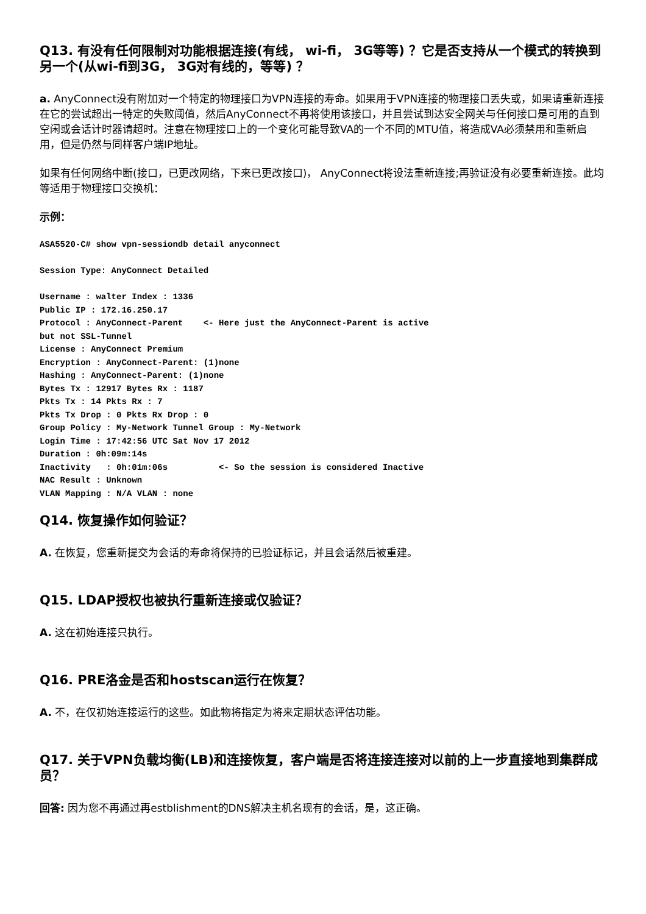Q13. 有没有任何限制对功能根据连接(有线， wi-fi， 3G等等) ？它是否支持从一个模式的转换到另一个(从wi-fi到3G， 3G对有线的，等等) ？
a. AnyConnect没有附加对一个特定的物理接口为VPN连接的寿命。如果用于VPN连接的物理接口丢失或，如果请重新连接在它的尝试超出一特定的失败阈值，然后AnyConnect不再将使用该接口，并且尝试到达安全网关与任何接口是可用的直到空闲或会话计时器请超时。注意在物理接口上的一个变化可能导致VA的一个不同的MTU值，将造成VA必须禁用和重新启用，但是仍然与同样客户端IP地址。
如果有任何网络中断(接口，已更改网络，下来已更改接口)， AnyConnect将设法重新连接;再验证没有必要重新连接。此均等适用于物理接口交换机：
示例：
ASA5520-C# show vpn-sessiondb detail anyconnect

Session Type: AnyConnect Detailed

Username : walter Index : 1336
Public IP : 172.16.250.17
Protocol : AnyConnect-Parent    <- Here just the AnyConnect-Parent is active
but not SSL-Tunnel
License : AnyConnect Premium
Encryption : AnyConnect-Parent: (1)none
Hashing : AnyConnect-Parent: (1)none
Bytes Tx : 12917 Bytes Rx : 1187
Pkts Tx : 14 Pkts Rx : 7
Pkts Tx Drop : 0 Pkts Rx Drop : 0
Group Policy : My-Network Tunnel Group : My-Network
Login Time : 17:42:56 UTC Sat Nov 17 2012
Duration : 0h:09m:14s
Inactivity   : 0h:01m:06s          <- So the session is considered Inactive
NAC Result : Unknown
VLAN Mapping : N/A VLAN : none
Q14. 恢复操作如何验证？
A. 在恢复，您重新提交为会话的寿命将保持的已验证标记，并且会话然后被重建。
Q15. LDAP授权也被执行重新连接或仅验证？
A. 这在初始连接只执行。
Q16. PRE洛金是否和hostscan运行在恢复？
A. 不，在仅初始连接运行的这些。如此物将指定为将来定期状态评估功能。
Q17. 关于VPN负载均衡(LB)和连接恢复，客户端是否将连接连接对以前的上一步直接地到集群成员？
回答: 因为您不再通过再estblishment的DNS解决主机名现有的会话，是，这正确。